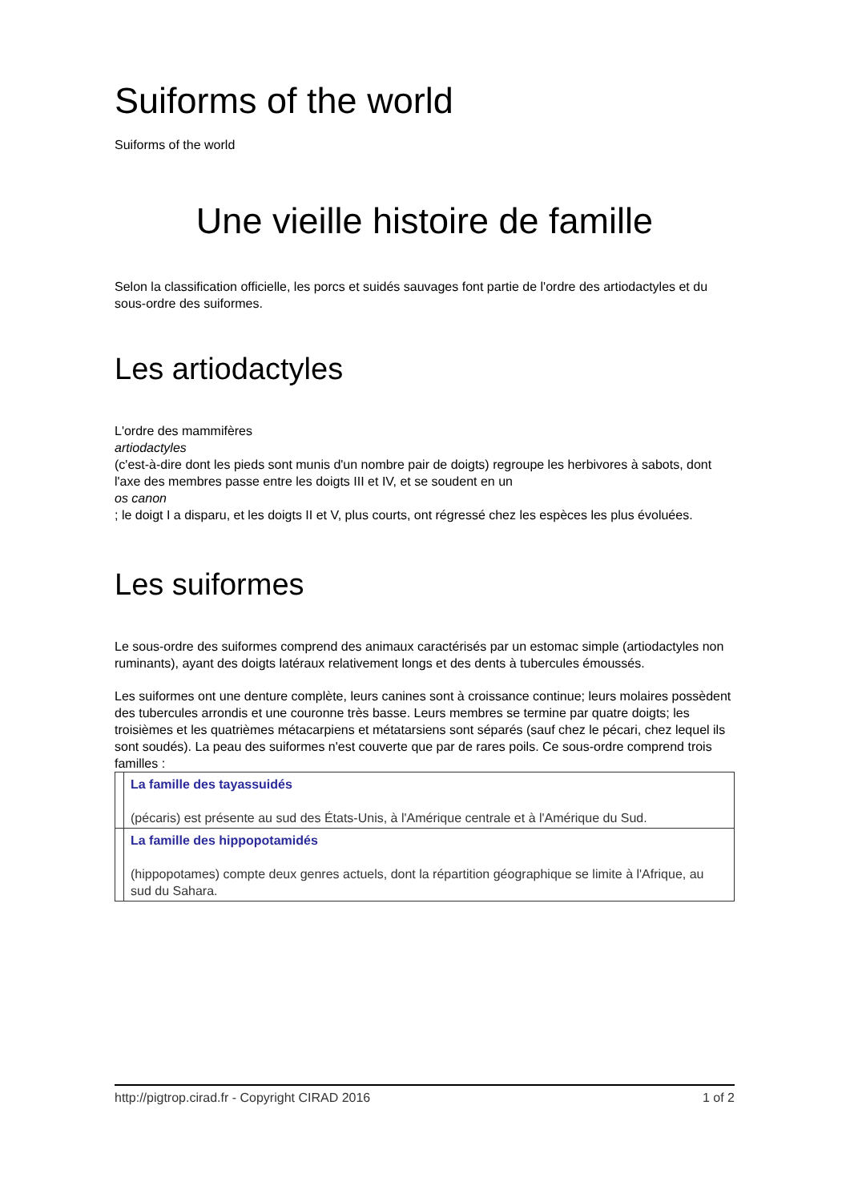Suiforms of the world
Suiforms of the world
Une vieille histoire de famille
Selon la classification officielle, les porcs et suidés sauvages font partie de l'ordre des artiodactyles et du sous-ordre des suiformes.
Les artiodactyles
L'ordre des mammifères
artiodactyles
(c'est-à-dire dont les pieds sont munis d'un nombre pair de doigts) regroupe les herbivores à sabots, dont l'axe des membres passe entre les doigts III et IV, et se soudent en un
os canon
; le doigt I a disparu, et les doigts II et V, plus courts, ont régressé chez les espèces les plus évoluées.
Les suiformes
Le sous-ordre des suiformes comprend des animaux caractérisés par un estomac simple (artiodactyles non ruminants), ayant des doigts latéraux relativement longs et des dents à tubercules émoussés.
Les suiformes ont une denture complète, leurs canines sont à croissance continue; leurs molaires possèdent des tubercules arrondis et une couronne très basse. Leurs membres se termine par quatre doigts; les troisièmes et les quatrièmes métacarpiens et métatarsiens sont séparés (sauf chez le pécari, chez lequel ils sont soudés). La peau des suiformes n'est couverte que par de rares poils. Ce sous-ordre comprend trois familles :
| | La famille des tayassuidés (pécaris) est présente au sud des États-Unis, à l'Amérique centrale et à l'Amérique du Sud. |
| | La famille des hippopotamidés (hippopotames) compte deux genres actuels, dont la répartition géographique se limite à l'Afrique, au sud du Sahara. |
http://pigtrop.cirad.fr - Copyright CIRAD 2016 1 of 2